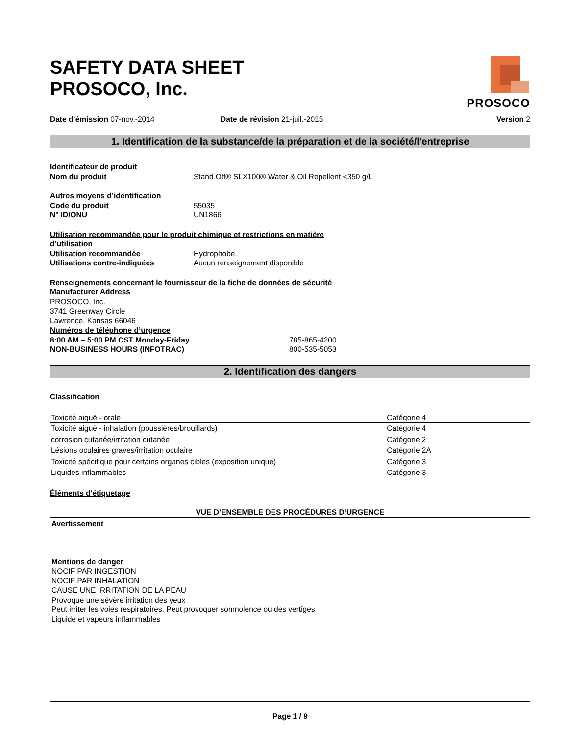PROSOCO
SAFETY DATA SHEET
PROSOCO, Inc.
Date d’émission 07-nov.-2014 Date de révision 21-juil.-2015 Version 2
1. Identification de la substance/de la préparation et de la société/l'entreprise
Identificateur de produit
Nom du produit Stand Off® SLX100® Water & Oil Repellent <350 g/L
Autres moyens d’identification
Code du produit 55035
N° ID/ONU UN1866
Utilisation recommandée pour le produit chimique et restrictions en matière
d’utilisation
Utilisation recommandée Hydrophobe.
Utilisations contre-indiquées Aucun renseignement disponible
Renseignements concernant le fournisseur de la fiche de données de sécurité
Manufacturer Address
PROSOCO, Inc.
3741 Greenway Circle
Lawrence, Kansas 66046
Numéros de téléphone d’urgence
8:00 AM – 5:00 PM CST Monday-Friday 785-865-4200
NON-BUSINESS HOURS (INFOTRAC) 800-535-5053
2. Identification des dangers
Classification
| Toxicité aiguë - orale | Catégorie 4 |
| Toxicité aiguë - inhalation (poussières/brouillards) | Catégorie 4 |
| corrosion cutanée/irritation cutanée | Catégorie 2 |
| Lésions oculaires graves/irritation oculaire | Catégorie 2A |
| Toxicité spécifique pour certains organes cibles (exposition unique) | Catégorie 3 |
| Liquides inflammables | Catégorie 3 |
Éléments d'étiquetage
VUE D’ENSEMBLE DES PROCÉDURES D’URGENCE
Avertissement
Mentions de danger
NOCIF PAR INGESTION
NOCIF PAR INHALATION
CAUSE UNE IRRITATION DE LA PEAU
Provoque une sévère irritation des yeux
Peut irriter les voies respiratoires. Peut provoquer somnolence ou des vertiges
Liquide et vapeurs inflammables
Page 1 / 9